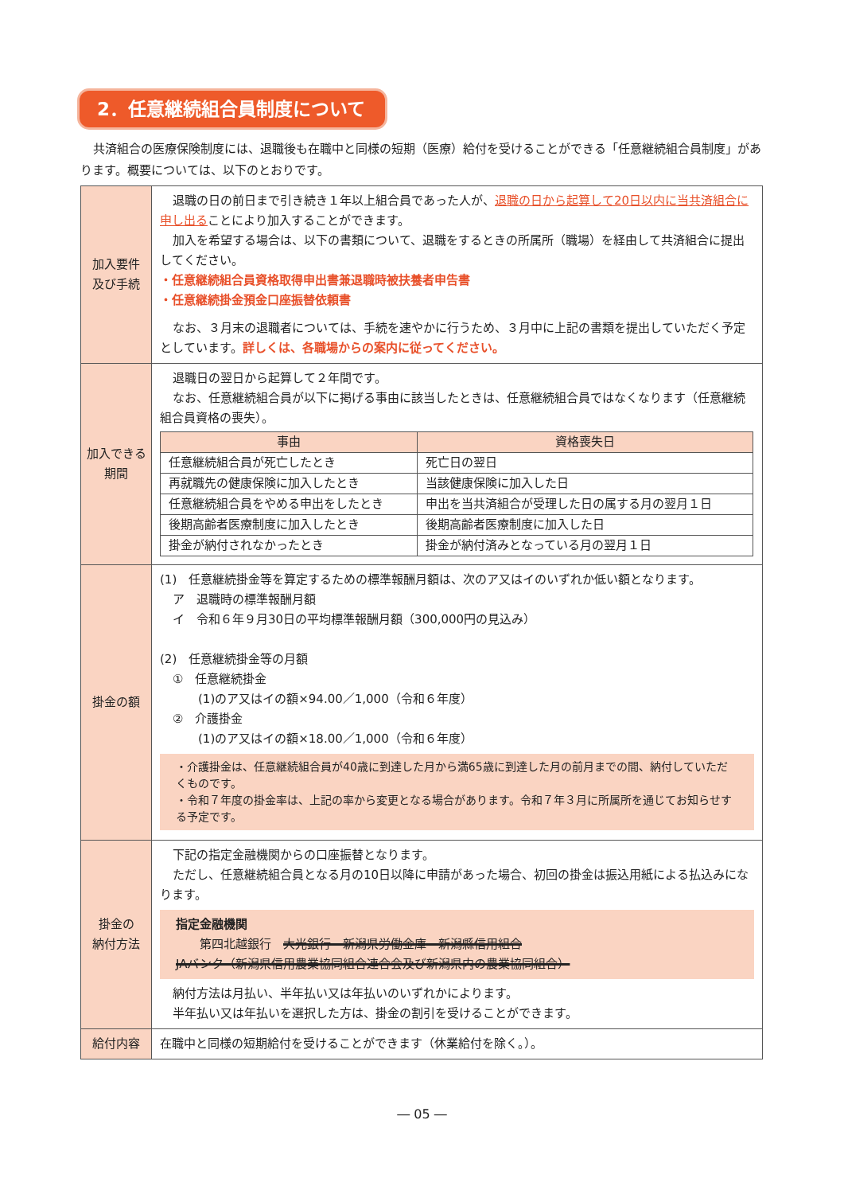2．任意継続組合員制度について
共済組合の医療保険制度には、退職後も在職中と同様の短期（医療）給付を受けることができる「任意継続組合員制度」があります。概要については、以下のとおりです。
| 加入要件 及び手続 | 退職の日の前日まで引き続き１年以上組合員であった人が、 退職の日から起算して20日以内に当共済組合に申し出る ことにより加入することができます。 加入を希望する場合は、以下の書類について、退職をするときの所属所（職場）を経由して共済組合に提出してください。 ・任意継続組合員資格取得申出書兼退職時被扶養者申告書 ・任意継続掛金預金口座振替依頼書 なお、３月末の退職者については、手続を速やかに行うため、３月中に上記の書類を提出していただく予定としています。 詳しくは、各職場からの案内に従ってください。 |
| 加入できる 期間 | 退職日の翌日から起算して２年間です。 なお、任意継続組合員が以下に掲げる事由に該当したときは、任意継続組合員ではなくなります（任意継続組合員資格の喪失）。 / 事由 / 資格喪失日 / / --- / --- / / 任意継続組合員が死亡したとき / 死亡日の翌日 / / 再就職先の健康保険に加入したとき / 当該健康保険に加入した日 / / 任意継続組合員をやめる申出をしたとき / 申出を当共済組合が受理した日の属する月の翌月１日 / / 後期高齢者医療制度に加入したとき / 後期高齢者医療制度に加入した日 / / 掛金が納付されなかったとき / 掛金が納付済みとなっている月の翌月１日 / |
| 掛金の額 | (1) 任意継続掛金等を算定するための標準報酬月額は、次のア又はイのいずれか低い額となります。 ア 退職時の標準報酬月額 イ 令和６年９月30日の平均標準報酬月額（300,000円の見込み） (2) 任意継続掛金等の月額 ① 任意継続掛金 (1)のア又はイの額×94.00／1,000（令和６年度） ② 介護掛金 (1)のア又はイの額×18.00／1,000（令和６年度） ・介護掛金は、任意継続組合員が40歳に到達した月から満65歳に到達した月の前月までの間、納付していただくものです。 ・令和７年度の掛金率は、上記の率から変更となる場合があります。令和７年３月に所属所を通じてお知らせする予定です。 |
| 掛金の 納付方法 | 下記の指定金融機関からの口座振替となります。 ただし、任意継続組合員となる月の10日以降に申請があった場合、初回の掛金は振込用紙による払込みになります。 指定金融機関 第四北越銀行 大光銀行 新潟県労働金庫 新潟縣信用組合 JAバンク（新潟県信用農業協同組合連合会及び新潟県内の農業協同組合） 納付方法は月払い、半年払い又は年払いのいずれかによります。 半年払い又は年払いを選択した方は、掛金の割引を受けることができます。 |
| 給付内容 | 在職中と同様の短期給付を受けることができます（休業給付を除く。）。 |
― 05 ―